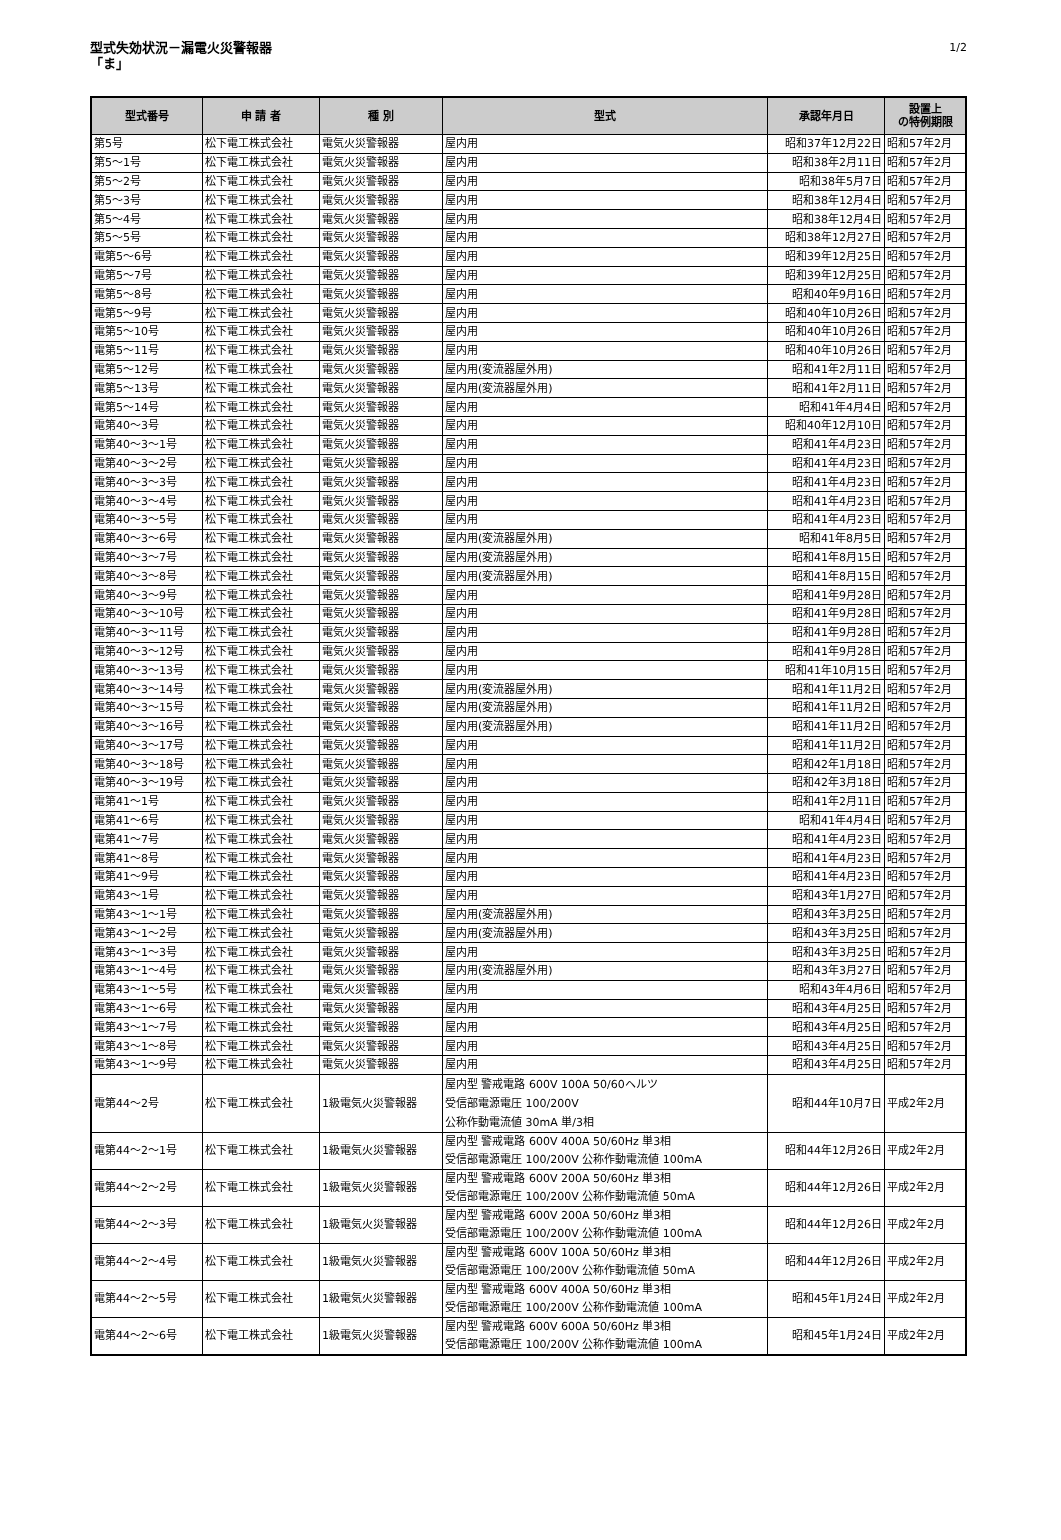型式失効状況－漏電火災警報器
「ま」
1/2
| 型式番号 | 申 請 者 | 種 別 | 型式 | 承認年月日 | 設置上 の特例期限 |
| --- | --- | --- | --- | --- | --- |
| 第5号 | 松下電工株式会社 | 電気火災警報器 | 屋内用 | 昭和37年12月22日 | 昭和57年2月 |
| 第5～1号 | 松下電工株式会社 | 電気火災警報器 | 屋内用 | 昭和38年2月11日 | 昭和57年2月 |
| 第5～2号 | 松下電工株式会社 | 電気火災警報器 | 屋内用 | 昭和38年5月7日 | 昭和57年2月 |
| 第5～3号 | 松下電工株式会社 | 電気火災警報器 | 屋内用 | 昭和38年12月4日 | 昭和57年2月 |
| 第5～4号 | 松下電工株式会社 | 電気火災警報器 | 屋内用 | 昭和38年12月4日 | 昭和57年2月 |
| 第5～5号 | 松下電工株式会社 | 電気火災警報器 | 屋内用 | 昭和38年12月27日 | 昭和57年2月 |
| 電第5～6号 | 松下電工株式会社 | 電気火災警報器 | 屋内用 | 昭和39年12月25日 | 昭和57年2月 |
| 電第5～7号 | 松下電工株式会社 | 電気火災警報器 | 屋内用 | 昭和39年12月25日 | 昭和57年2月 |
| 電第5～8号 | 松下電工株式会社 | 電気火災警報器 | 屋内用 | 昭和40年9月16日 | 昭和57年2月 |
| 電第5～9号 | 松下電工株式会社 | 電気火災警報器 | 屋内用 | 昭和40年10月26日 | 昭和57年2月 |
| 電第5～10号 | 松下電工株式会社 | 電気火災警報器 | 屋内用 | 昭和40年10月26日 | 昭和57年2月 |
| 電第5～11号 | 松下電工株式会社 | 電気火災警報器 | 屋内用 | 昭和40年10月26日 | 昭和57年2月 |
| 電第5～12号 | 松下電工株式会社 | 電気火災警報器 | 屋内用(変流器屋外用) | 昭和41年2月11日 | 昭和57年2月 |
| 電第5～13号 | 松下電工株式会社 | 電気火災警報器 | 屋内用(変流器屋外用) | 昭和41年2月11日 | 昭和57年2月 |
| 電第5～14号 | 松下電工株式会社 | 電気火災警報器 | 屋内用 | 昭和41年4月4日 | 昭和57年2月 |
| 電第40～3号 | 松下電工株式会社 | 電気火災警報器 | 屋内用 | 昭和40年12月10日 | 昭和57年2月 |
| 電第40～3～1号 | 松下電工株式会社 | 電気火災警報器 | 屋内用 | 昭和41年4月23日 | 昭和57年2月 |
| 電第40～3～2号 | 松下電工株式会社 | 電気火災警報器 | 屋内用 | 昭和41年4月23日 | 昭和57年2月 |
| 電第40～3～3号 | 松下電工株式会社 | 電気火災警報器 | 屋内用 | 昭和41年4月23日 | 昭和57年2月 |
| 電第40～3～4号 | 松下電工株式会社 | 電気火災警報器 | 屋内用 | 昭和41年4月23日 | 昭和57年2月 |
| 電第40～3～5号 | 松下電工株式会社 | 電気火災警報器 | 屋内用 | 昭和41年4月23日 | 昭和57年2月 |
| 電第40～3～6号 | 松下電工株式会社 | 電気火災警報器 | 屋内用(変流器屋外用) | 昭和41年8月5日 | 昭和57年2月 |
| 電第40～3～7号 | 松下電工株式会社 | 電気火災警報器 | 屋内用(変流器屋外用) | 昭和41年8月15日 | 昭和57年2月 |
| 電第40～3～8号 | 松下電工株式会社 | 電気火災警報器 | 屋内用(変流器屋外用) | 昭和41年8月15日 | 昭和57年2月 |
| 電第40～3～9号 | 松下電工株式会社 | 電気火災警報器 | 屋内用 | 昭和41年9月28日 | 昭和57年2月 |
| 電第40～3～10号 | 松下電工株式会社 | 電気火災警報器 | 屋内用 | 昭和41年9月28日 | 昭和57年2月 |
| 電第40～3～11号 | 松下電工株式会社 | 電気火災警報器 | 屋内用 | 昭和41年9月28日 | 昭和57年2月 |
| 電第40～3～12号 | 松下電工株式会社 | 電気火災警報器 | 屋内用 | 昭和41年9月28日 | 昭和57年2月 |
| 電第40～3～13号 | 松下電工株式会社 | 電気火災警報器 | 屋内用 | 昭和41年10月15日 | 昭和57年2月 |
| 電第40～3～14号 | 松下電工株式会社 | 電気火災警報器 | 屋内用(変流器屋外用) | 昭和41年11月2日 | 昭和57年2月 |
| 電第40～3～15号 | 松下電工株式会社 | 電気火災警報器 | 屋内用(変流器屋外用) | 昭和41年11月2日 | 昭和57年2月 |
| 電第40～3～16号 | 松下電工株式会社 | 電気火災警報器 | 屋内用(変流器屋外用) | 昭和41年11月2日 | 昭和57年2月 |
| 電第40～3～17号 | 松下電工株式会社 | 電気火災警報器 | 屋内用 | 昭和41年11月2日 | 昭和57年2月 |
| 電第40～3～18号 | 松下電工株式会社 | 電気火災警報器 | 屋内用 | 昭和42年1月18日 | 昭和57年2月 |
| 電第40～3～19号 | 松下電工株式会社 | 電気火災警報器 | 屋内用 | 昭和42年3月18日 | 昭和57年2月 |
| 電第41～1号 | 松下電工株式会社 | 電気火災警報器 | 屋内用 | 昭和41年2月11日 | 昭和57年2月 |
| 電第41～6号 | 松下電工株式会社 | 電気火災警報器 | 屋内用 | 昭和41年4月4日 | 昭和57年2月 |
| 電第41～7号 | 松下電工株式会社 | 電気火災警報器 | 屋内用 | 昭和41年4月23日 | 昭和57年2月 |
| 電第41～8号 | 松下電工株式会社 | 電気火災警報器 | 屋内用 | 昭和41年4月23日 | 昭和57年2月 |
| 電第41～9号 | 松下電工株式会社 | 電気火災警報器 | 屋内用 | 昭和41年4月23日 | 昭和57年2月 |
| 電第43～1号 | 松下電工株式会社 | 電気火災警報器 | 屋内用 | 昭和43年1月27日 | 昭和57年2月 |
| 電第43～1～1号 | 松下電工株式会社 | 電気火災警報器 | 屋内用(変流器屋外用) | 昭和43年3月25日 | 昭和57年2月 |
| 電第43～1～2号 | 松下電工株式会社 | 電気火災警報器 | 屋内用(変流器屋外用) | 昭和43年3月25日 | 昭和57年2月 |
| 電第43～1～3号 | 松下電工株式会社 | 電気火災警報器 | 屋内用 | 昭和43年3月25日 | 昭和57年2月 |
| 電第43～1～4号 | 松下電工株式会社 | 電気火災警報器 | 屋内用(変流器屋外用) | 昭和43年3月27日 | 昭和57年2月 |
| 電第43～1～5号 | 松下電工株式会社 | 電気火災警報器 | 屋内用 | 昭和43年4月6日 | 昭和57年2月 |
| 電第43～1～6号 | 松下電工株式会社 | 電気火災警報器 | 屋内用 | 昭和43年4月25日 | 昭和57年2月 |
| 電第43～1～7号 | 松下電工株式会社 | 電気火災警報器 | 屋内用 | 昭和43年4月25日 | 昭和57年2月 |
| 電第43～1～8号 | 松下電工株式会社 | 電気火災警報器 | 屋内用 | 昭和43年4月25日 | 昭和57年2月 |
| 電第43～1～9号 | 松下電工株式会社 | 電気火災警報器 | 屋内用 | 昭和43年4月25日 | 昭和57年2月 |
| 電第44～2号 | 松下電工株式会社 | 1級電気火災警報器 | 屋内型 警戒電路 600V 100A 50/60ヘルツ 受信部電源電圧 100/200V 公称作動電流値 30mA 単/3相 | 昭和44年10月7日 | 平成2年2月 |
| 電第44～2～1号 | 松下電工株式会社 | 1級電気火災警報器 | 屋内型 警戒電路 600V 400A 50/60Hz 単3相 受信部電源電圧 100/200V 公称作動電流値 100mA | 昭和44年12月26日 | 平成2年2月 |
| 電第44～2～2号 | 松下電工株式会社 | 1級電気火災警報器 | 屋内型 警戒電路 600V 200A 50/60Hz 単3相 受信部電源電圧 100/200V 公称作動電流値 50mA | 昭和44年12月26日 | 平成2年2月 |
| 電第44～2～3号 | 松下電工株式会社 | 1級電気火災警報器 | 屋内型 警戒電路 600V 200A 50/60Hz 単3相 受信部電源電圧 100/200V 公称作動電流値 100mA | 昭和44年12月26日 | 平成2年2月 |
| 電第44～2～4号 | 松下電工株式会社 | 1級電気火災警報器 | 屋内型 警戒電路 600V 100A 50/60Hz 単3相 受信部電源電圧 100/200V 公称作動電流値 50mA | 昭和44年12月26日 | 平成2年2月 |
| 電第44～2～5号 | 松下電工株式会社 | 1級電気火災警報器 | 屋内型 警戒電路 600V 400A 50/60Hz 単3相 受信部電源電圧 100/200V 公称作動電流値 100mA | 昭和45年1月24日 | 平成2年2月 |
| 電第44～2～6号 | 松下電工株式会社 | 1級電気火災警報器 | 屋内型 警戒電路 600V 600A 50/60Hz 単3相 受信部電源電圧 100/200V 公称作動電流値 100mA | 昭和45年1月24日 | 平成2年2月 |